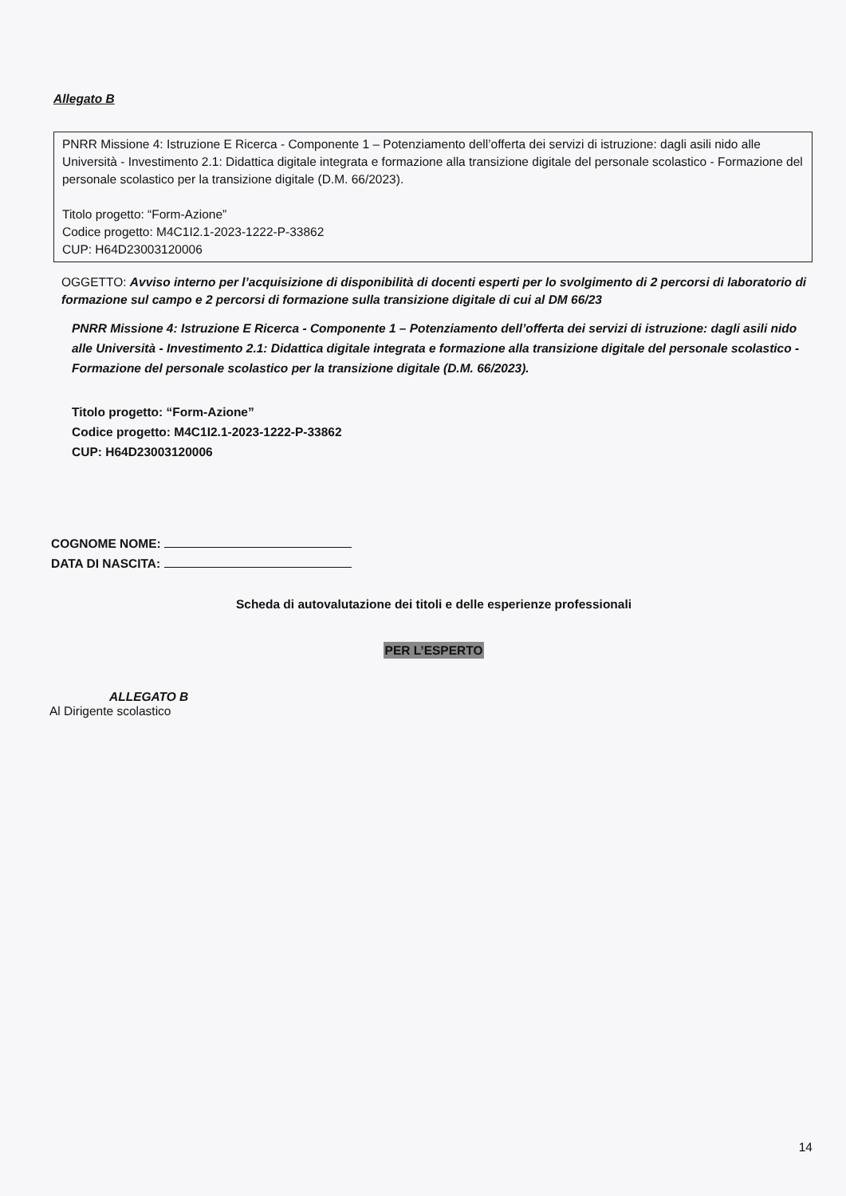Allegato B
PNRR Missione 4: Istruzione E Ricerca - Componente 1 – Potenziamento dell’offerta dei servizi di istruzione: dagli asili nido alle Università - Investimento 2.1: Didattica digitale integrata e formazione alla transizione digitale del personale scolastico - Formazione del personale scolastico per la transizione digitale (D.M. 66/2023).
Titolo progetto: “Form-Azione”
Codice progetto: M4C1I2.1-2023-1222-P-33862
CUP: H64D23003120006
OGGETTO: Avviso interno per l’acquisizione di disponibilità di docenti esperti per lo svolgimento di 2 percorsi di laboratorio di formazione sul campo e 2 percorsi di formazione sulla transizione digitale di cui al DM 66/23
PNRR Missione 4: Istruzione E Ricerca - Componente 1 – Potenziamento dell’offerta dei servizi di istruzione: dagli asili nido alle Università - Investimento 2.1: Didattica digitale integrata e formazione alla transizione digitale del personale scolastico - Formazione del personale scolastico per la transizione digitale (D.M. 66/2023).
Titolo progetto: “Form-Azione”
Codice progetto: M4C1I2.1-2023-1222-P-33862
CUP: H64D23003120006
COGNOME NOME:
DATA DI NASCITA:
Scheda di autovalutazione dei titoli e delle esperienze professionali
PER L’ESPERTO
ALLEGATO B
Al Dirigente scolastico
14